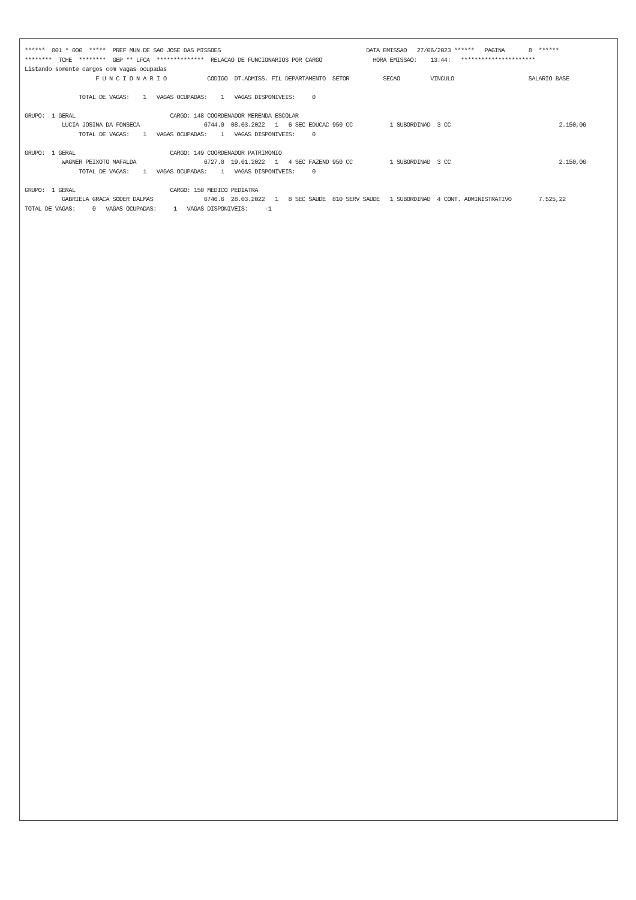****** 001 * 000 ***** PREF MUN DE SAO JOSE DAS MISSOES DATA EMISSAO 27/06/2023 ****** PAGINA 8 ******
******** TCHE ******** GEP ** LFCA ************** RELACAO DE FUNCIONARIOS POR CARGO HORA EMISSAO: 13:44: **********************
Listando somente cargos com vagas ocupadas
F U N C I O N A R I O CODIGO DT.ADMISS. FIL DEPARTAMENTO SETOR SECAO VINCULO SALARIO BASE
TOTAL DE VAGAS: 1 VAGAS OCUPADAS: 1 VAGAS DISPONIVEIS: 0
GRUPO: 1 GERAL CARGO: 148 COORDENADOR MERENDA ESCOLAR
LUCIA JOSINA DA FONSECA 6744.0 08.03.2022 1 6 SEC EDUCAC 950 CC 1 SUBORDINAD 3 CC 2.150,06
TOTAL DE VAGAS: 1 VAGAS OCUPADAS: 1 VAGAS DISPONIVEIS: 0
GRUPO: 1 GERAL CARGO: 149 COORDENADOR PATRIMONIO
WAGNER PEIXOTO MAFALDA 6727.0 19.01.2022 1 4 SEC FAZEND 950 CC 1 SUBORDINAD 3 CC 2.150,06
TOTAL DE VAGAS: 1 VAGAS OCUPADAS: 1 VAGAS DISPONIVEIS: 0
GRUPO: 1 GERAL CARGO: 150 MEDICO PEDIATRA
GABRIELA GRACA SODER DALMAS 6746.6 28.03.2022 1 8 SEC SAUDE 810 SERV SAUDE 1 SUBORDINAD 4 CONT. ADMINISTRATIVO 7.525,22
TOTAL DE VAGAS: 0 VAGAS OCUPADAS: 1 VAGAS DISPONIVEIS: -1